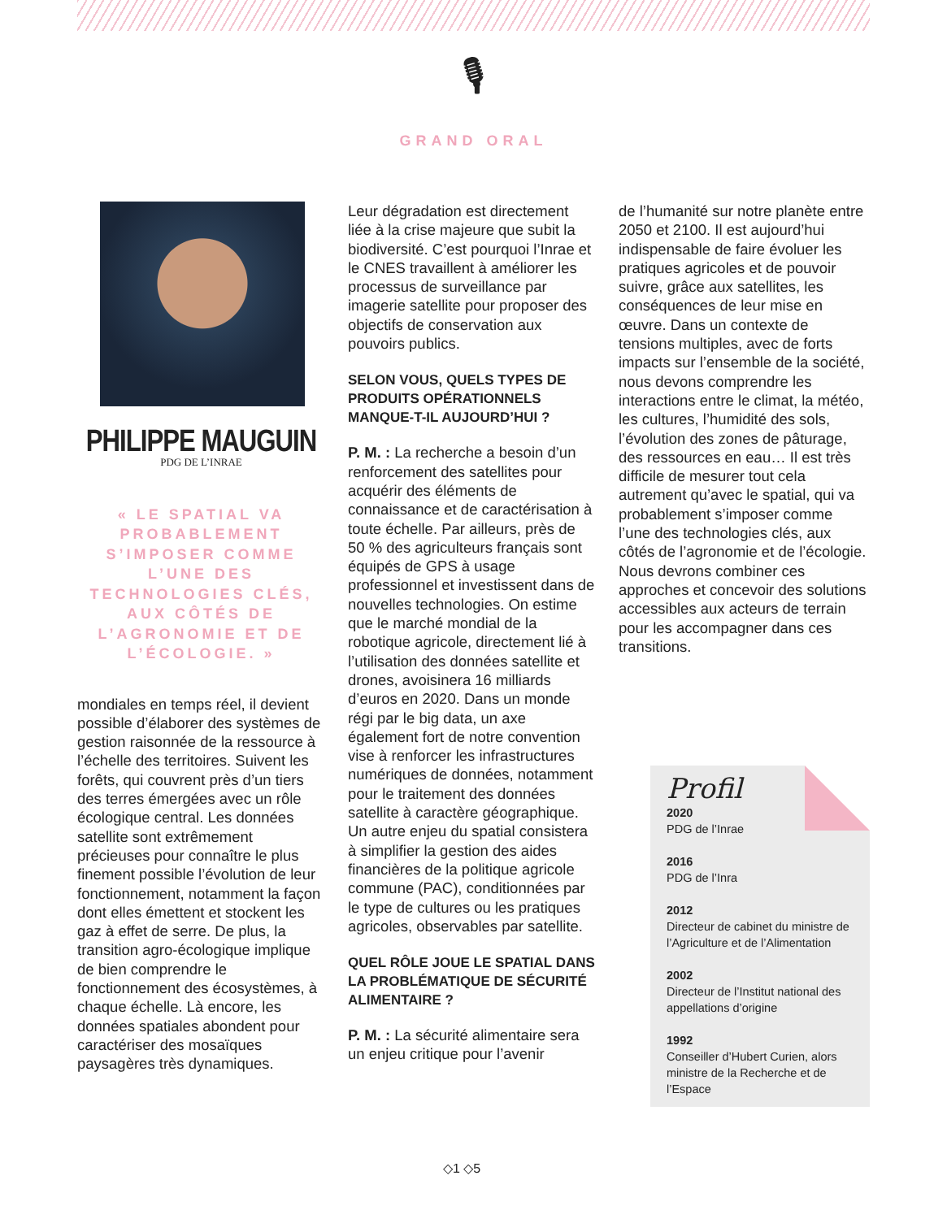🎙
GRAND ORAL
PHILIPPE MAUGUIN
PDG DE L’INRAE
« LE SPATIAL VA PROBABLEMENT S’IMPOSER COMME L’UNE DES TECHNOLOGIES CLÉS, AUX CÔTÉS DE L’AGRONOMIE ET DE L’ÉCOLOGIE. »
mondiales en temps réel, il devient possible d’élaborer des systèmes de gestion raisonnée de la ressource à l’échelle des territoires. Suivent les forêts, qui couvrent près d’un tiers des terres émergées avec un rôle écologique central. Les données satellite sont extrêmement précieuses pour connaître le plus finement possible l’évolution de leur fonctionnement, notamment la façon dont elles émettent et stockent les gaz à effet de serre. De plus, la transition agro-écologique implique de bien comprendre le fonctionnement des écosystèmes, à chaque échelle. Là encore, les données spatiales abondent pour caractériser des mosaïques paysagères très dynamiques.
Leur dégradation est directement liée à la crise majeure que subit la biodiversité. C’est pourquoi l’Inrae et le CNES travaillent à améliorer les processus de surveillance par imagerie satellite pour proposer des objectifs de conservation aux pouvoirs publics.
SELON VOUS, QUELS TYPES DE PRODUITS OPÉRATIONNELS MANQUE-T-IL AUJOURD’HUI ?
P. M. : La recherche a besoin d’un renforcement des satellites pour acquérir des éléments de connaissance et de caractérisation à toute échelle. Par ailleurs, près de 50 % des agriculteurs français sont équipés de GPS à usage professionnel et investissent dans de nouvelles technologies. On estime que le marché mondial de la robotique agricole, directement lié à l’utilisation des données satellite et drones, avoisinera 16 milliards d’euros en 2020. Dans un monde régi par le big data, un axe également fort de notre convention vise à renforcer les infrastructures numériques de données, notamment pour le traitement des données satellite à caractère géographique. Un autre enjeu du spatial consistera à simplifier la gestion des aides financières de la politique agricole commune (PAC), conditionnées par le type de cultures ou les pratiques agricoles, observables par satellite.
QUEL RÔLE JOUE LE SPATIAL DANS LA PROBLÉMATIQUE DE SÉCURITÉ ALIMENTAIRE ?
P. M. : La sécurité alimentaire sera un enjeu critique pour l’avenir
de l’humanité sur notre planète entre 2050 et 2100. Il est aujourd’hui indispensable de faire évoluer les pratiques agricoles et de pouvoir suivre, grâce aux satellites, les conséquences de leur mise en œuvre. Dans un contexte de tensions multiples, avec de forts impacts sur l’ensemble de la société, nous devons comprendre les interactions entre le climat, la météo, les cultures, l’humidité des sols, l’évolution des zones de pâturage, des ressources en eau… Il est très difficile de mesurer tout cela autrement qu’avec le spatial, qui va probablement s’imposer comme l’une des technologies clés, aux côtés de l’agronomie et de l’écologie. Nous devrons combiner ces approches et concevoir des solutions accessibles aux acteurs de terrain pour les accompagner dans ces transitions.
Profil
2020
PDG de l’Inrae
2016
PDG de l’Inra
2012
Directeur de cabinet du ministre de l’Agriculture et de l’Alimentation
2002
Directeur de l’Institut national des appellations d’origine
1992
Conseiller d’Hubert Curien, alors ministre de la Recherche et de l’Espace
◇1 ◇5